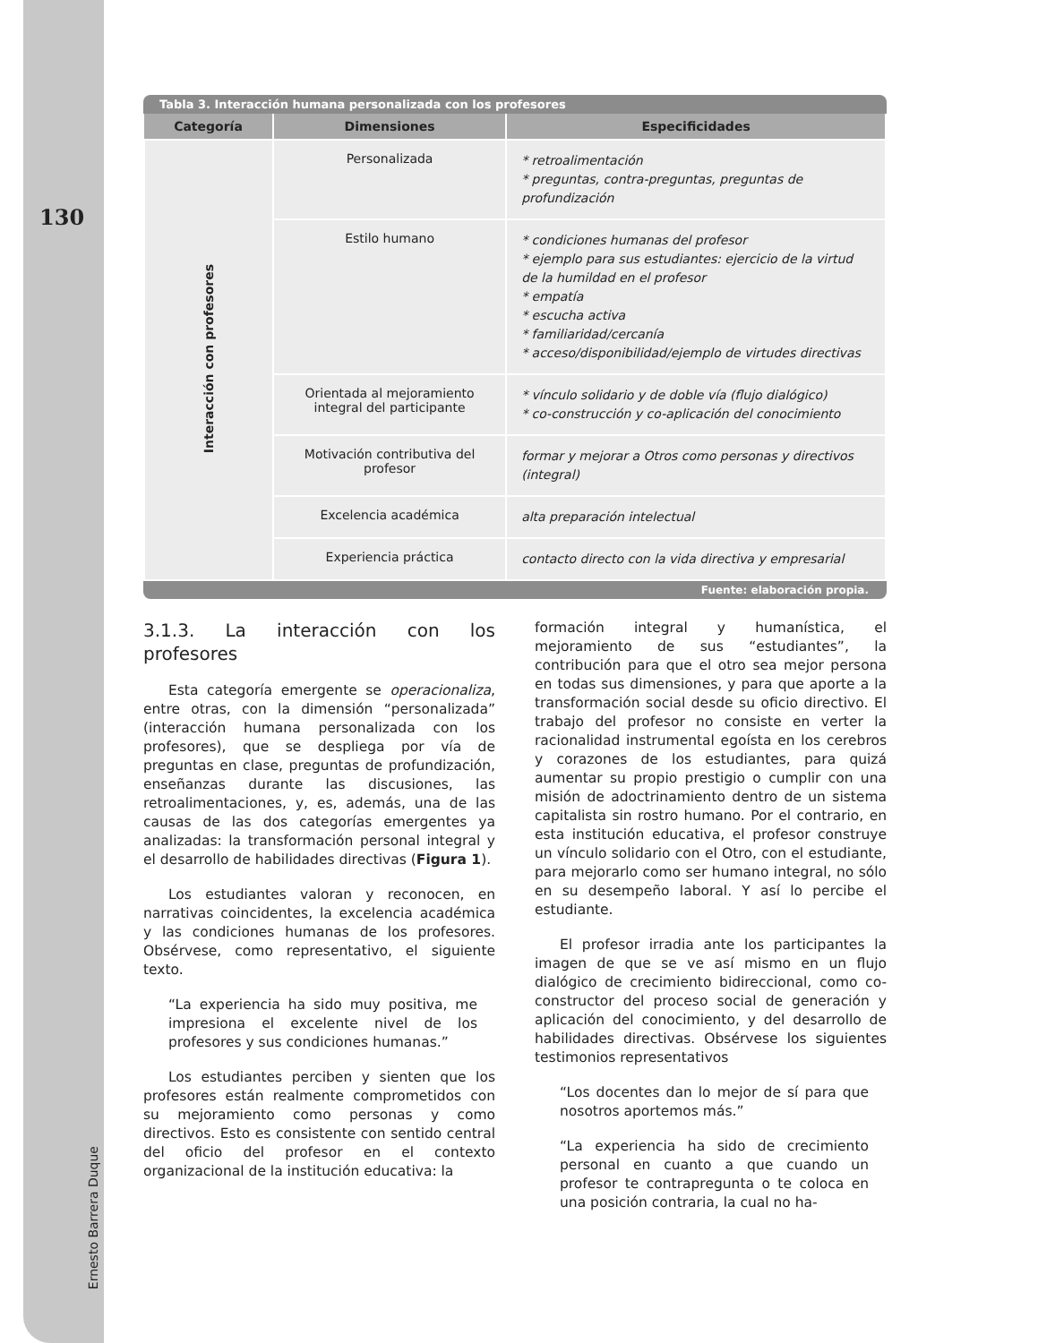130
Ernesto Barrera Duque
Tabla 3. Interacción humana personalizada con los profesores
| Categoría | Dimensiones | Especificidades |
| --- | --- | --- |
| Interacción con profesores | Personalizada | * retroalimentación * preguntas, contra-preguntas, preguntas de profundización |
| | Estilo humano | * condiciones humanas del profesor * ejemplo para sus estudiantes: ejercicio de la virtud de la humildad en el profesor * empatía * escucha activa * familiaridad/cercanía * acceso/disponibilidad/ejemplo de virtudes directivas |
| | Orientada al mejoramiento integral del participante | * vínculo solidario y de doble vía (flujo dialógico) * co-construcción y co-aplicación del conocimiento |
| | Motivación contributiva del profesor | formar y mejorar a Otros como personas y directivos (integral) |
| | Excelencia académica | alta preparación intelectual |
| | Experiencia práctica | contacto directo con la vida directiva y empresarial |
Fuente: elaboración propia.
3.1.3. La interacción con los profesores
Esta categoría emergente se operacionaliza, entre otras, con la dimensión “personalizada” (interacción humana personalizada con los profesores), que se despliega por vía de preguntas en clase, preguntas de profundización, enseñanzas durante las discusiones, las retroalimentaciones, y, es, además, una de las causas de las dos categorías emergentes ya analizadas: la transformación personal integral y el desarrollo de habilidades directivas (Figura 1).
Los estudiantes valoran y reconocen, en narrativas coincidentes, la excelencia académica y las condiciones humanas de los profesores. Obsérvese, como representativo, el siguiente texto.
“La experiencia ha sido muy positiva, me impresiona el excelente nivel de los profesores y sus condiciones humanas.”
Los estudiantes perciben y sienten que los profesores están realmente comprometidos con su mejoramiento como personas y como directivos. Esto es consistente con sentido central del oficio del profesor en el contexto organizacional de la institución educativa: la
formación integral y humanística, el mejoramiento de sus “estudiantes”, la contribución para que el otro sea mejor persona en todas sus dimensiones, y para que aporte a la transformación social desde su oficio directivo. El trabajo del profesor no consiste en verter la racionalidad instrumental egoísta en los cerebros y corazones de los estudiantes, para quizá aumentar su propio prestigio o cumplir con una misión de adoctrinamiento dentro de un sistema capitalista sin rostro humano. Por el contrario, en esta institución educativa, el profesor construye un vínculo solidario con el Otro, con el estudiante, para mejorarlo como ser humano integral, no sólo en su desempeño laboral. Y así lo percibe el estudiante.
El profesor irradia ante los participantes la imagen de que se ve así mismo en un flujo dialógico de crecimiento bidireccional, como co-constructor del proceso social de generación y aplicación del conocimiento, y del desarrollo de habilidades directivas. Obsérvese los siguientes testimonios representativos
“Los docentes dan lo mejor de sí para que nosotros aportemos más.”
“La experiencia ha sido de crecimiento personal en cuanto a que cuando un profesor te contrapregunta o te coloca en una posición contraria, la cual no ha-